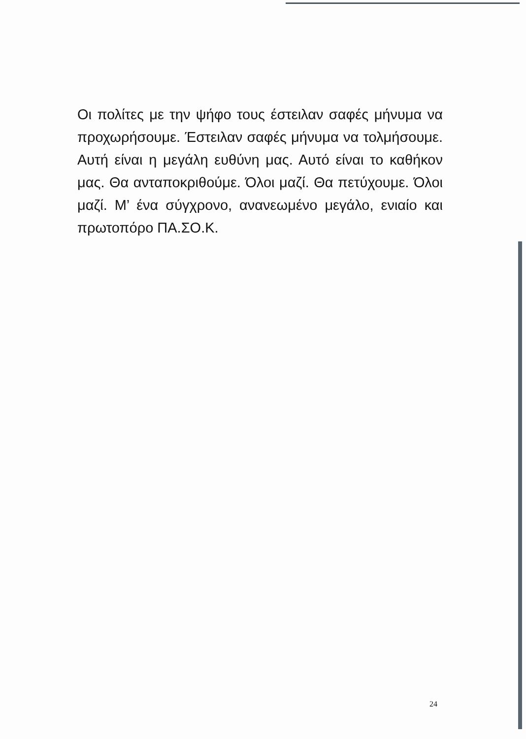Οι πολίτες με την ψήφο τους έστειλαν σαφές μήνυμα να προχωρήσουμε. Έστειλαν σαφές μήνυμα να τολμήσουμε. Αυτή είναι η μεγάλη ευθύνη μας. Αυτό είναι το καθήκον μας. Θα ανταποκριθούμε. Όλοι μαζί. Θα πετύχουμε. Όλοι μαζί. Μ’ ένα σύγχρονο, ανανεωμένο μεγάλο, ενιαίο και πρωτοπόρο ΠΑ.ΣΟ.Κ.
24